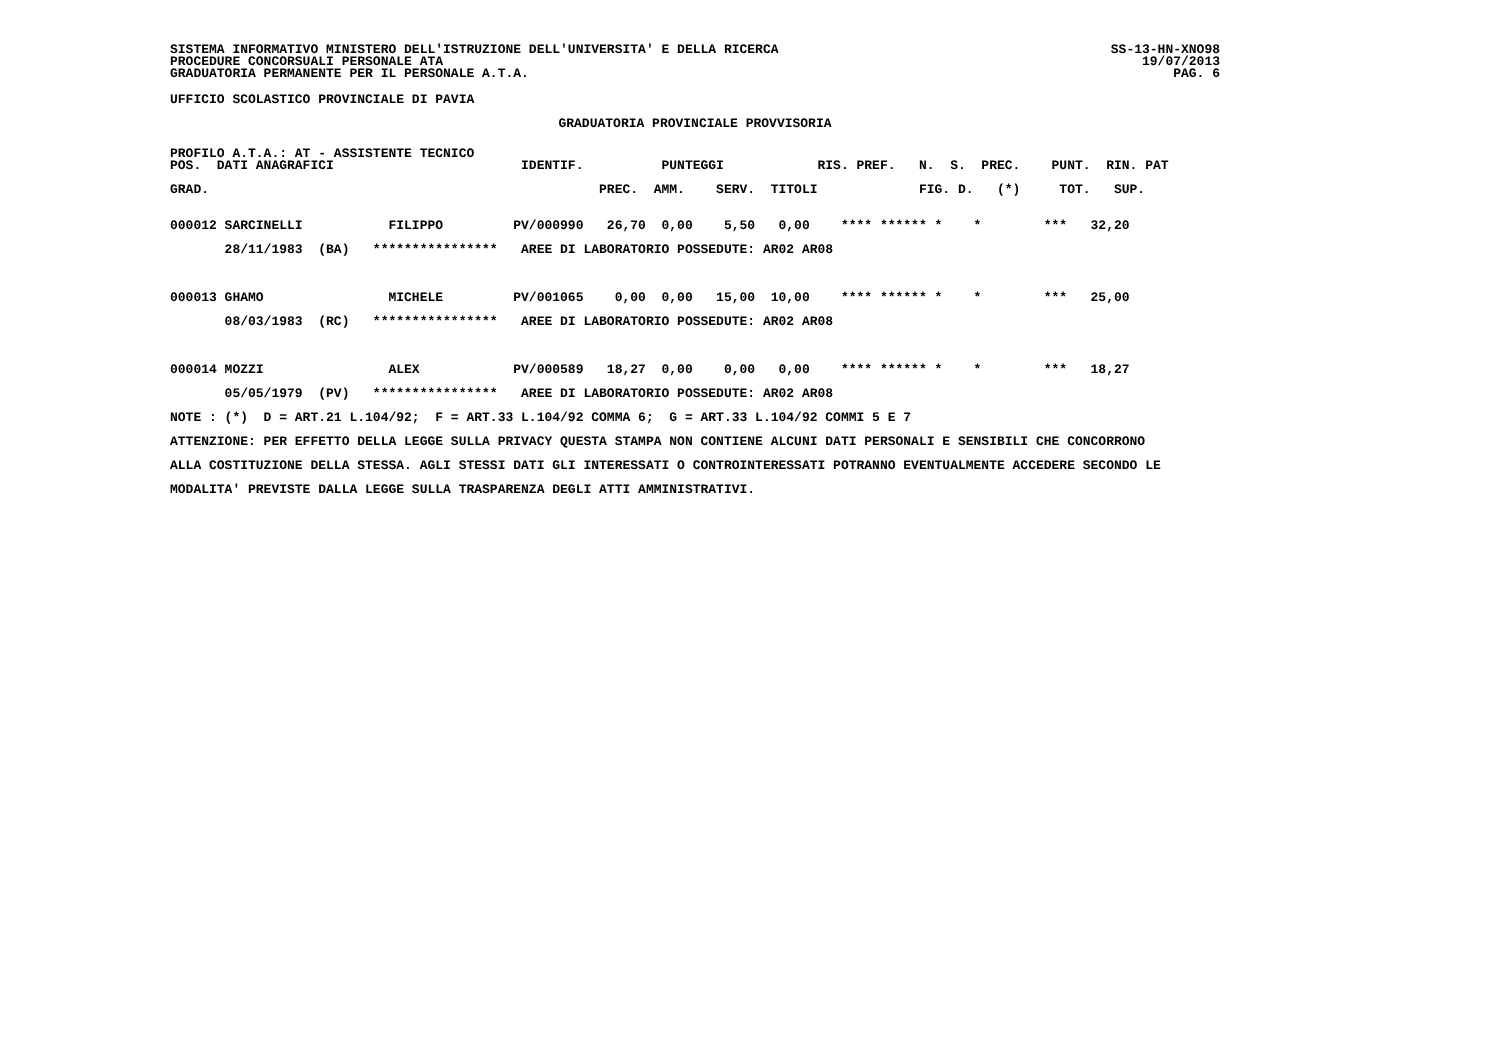SISTEMA INFORMATIVO MINISTERO DELL'ISTRUZIONE DELL'UNIVERSITA' E DELLA RICERCA SS-13-HN-XNO98
PROCEDURE CONCORSUALI PERSONALE ATA 19/07/2013
GRADUATORIA PERMANENTE PER IL PERSONALE A.T.A. PAG. 6
UFFICIO SCOLASTICO PROVINCIALE DI PAVIA
GRADUATORIA PROVINCIALE PROVVISORIA
PROFILO A.T.A.: AT - ASSISTENTE TECNICO
POS. DATI ANAGRAFICI IDENTIF. PUNTEGGI RIS. PREF. N. S. PREC. PUNT. RIN. PAT
GRAD. PREC. AMM. SERV. TITOLI FIG. D. (*) TOT. SUP.
000012 SARCINELLI FILIPPO PV/000990 26,70 0,00 5,50 0,00 **** ****** * * *** 32,20 28/11/1983 (BA) **************** AREE DI LABORATORIO POSSEDUTE: AR02 AR08 000013 GHAMO MICHELE PV/001065 0,00 0,00 15,00 10,00 **** ****** * * *** 25,00 08/03/1983 (RC) **************** AREE DI LABORATORIO POSSEDUTE: AR02 AR08 000014 MOZZI ALEX PV/000589 18,27 0,00 0,00 0,00 **** ****** * * *** 18,27 05/05/1979 (PV) **************** AREE DI LABORATORIO POSSEDUTE: AR02 AR08 NOTE : (*) D = ART.21 L.104/92; F = ART.33 L.104/92 COMMA 6; G = ART.33 L.104/92 COMMI 5 E 7 ATTENZIONE: PER EFFETTO DELLA LEGGE SULLA PRIVACY QUESTA STAMPA NON CONTIENE ALCUNI DATI PERSONALI E SENSIBILI CHE CONCORRONO ALLA COSTITUZIONE DELLA STESSA. AGLI STESSI DATI GLI INTERESSATI O CONTROINTERESSATI POTRANNO EVENTUALMENTE ACCEDERE SECONDO LE MODALITA' PREVISTE DALLA LEGGE SULLA TRASPARENZA DEGLI ATTI AMMINISTRATIVI.